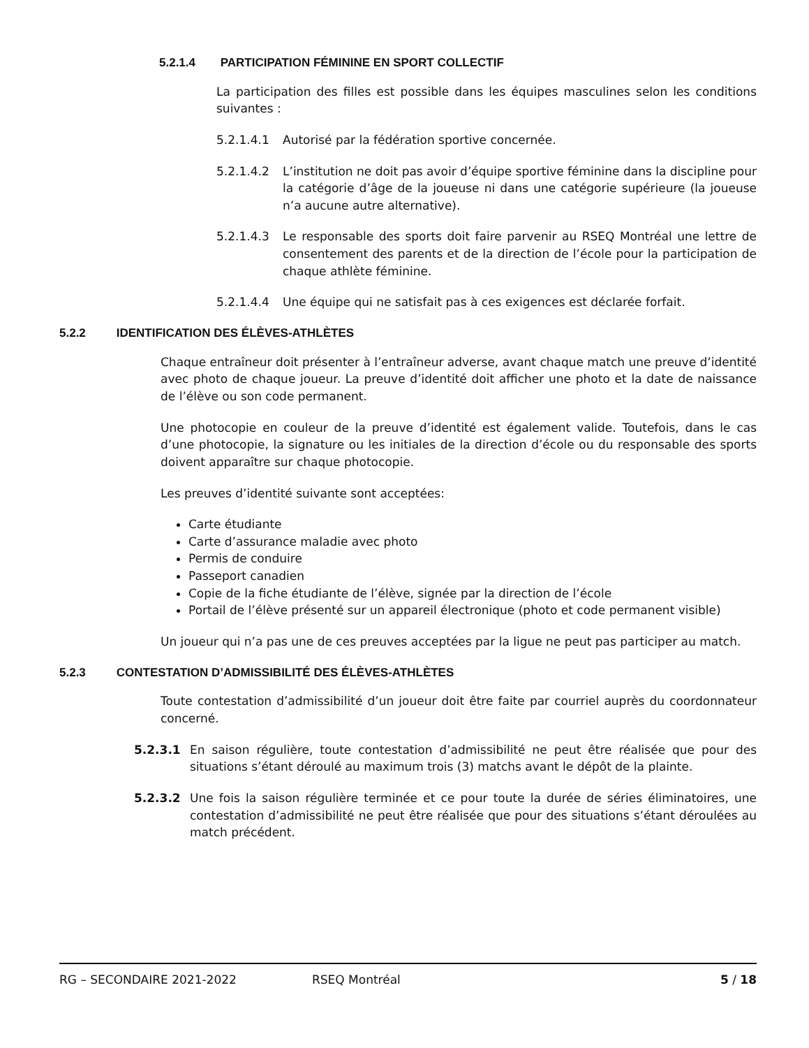5.2.1.4 PARTICIPATION FÉMININE EN SPORT COLLECTIF
La participation des filles est possible dans les équipes masculines selon les conditions suivantes :
5.2.1.4.1 Autorisé par la fédération sportive concernée.
5.2.1.4.2 L’institution ne doit pas avoir d’équipe sportive féminine dans la discipline pour la catégorie d’âge de la joueuse ni dans une catégorie supérieure (la joueuse n’a aucune autre alternative).
5.2.1.4.3 Le responsable des sports doit faire parvenir au RSEQ Montréal une lettre de consentement des parents et de la direction de l’école pour la participation de chaque athlète féminine.
5.2.1.4.4 Une équipe qui ne satisfait pas à ces exigences est déclarée forfait.
5.2.2 IDENTIFICATION DES ÉLÈVES-ATHLÈTES
Chaque entraîneur doit présenter à l’entraîneur adverse, avant chaque match une preuve d’identité avec photo de chaque joueur. La preuve d’identité doit afficher une photo et la date de naissance de l’élève ou son code permanent.
Une photocopie en couleur de la preuve d’identité est également valide. Toutefois, dans le cas d’une photocopie, la signature ou les initiales de la direction d’école ou du responsable des sports doivent apparaître sur chaque photocopie.
Les preuves d’identité suivante sont acceptées:
Carte étudiante
Carte d’assurance maladie avec photo
Permis de conduire
Passeport canadien
Copie de la fiche étudiante de l’élève, signée par la direction de l’école
Portail de l’élève présenté sur un appareil électronique (photo et code permanent visible)
Un joueur qui n’a pas une de ces preuves acceptées par la ligue ne peut pas participer au match.
5.2.3 CONTESTATION D’ADMISSIBILITÉ DES ÉLÈVES-ATHLÈTES
Toute contestation d’admissibilité d’un joueur doit être faite par courriel auprès du coordonnateur concerné.
5.2.3.1 En saison régulière, toute contestation d’admissibilité ne peut être réalisée que pour des situations s’étant déroulé au maximum trois (3) matchs avant le dépôt de la plainte.
5.2.3.2 Une fois la saison régulière terminée et ce pour toute la durée de séries éliminatoires, une contestation d’admissibilité ne peut être réalisée que pour des situations s’étant déroulées au match précédent.
RG – SECONDAIRE 2021-2022 RSEQ Montréal 5 / 18